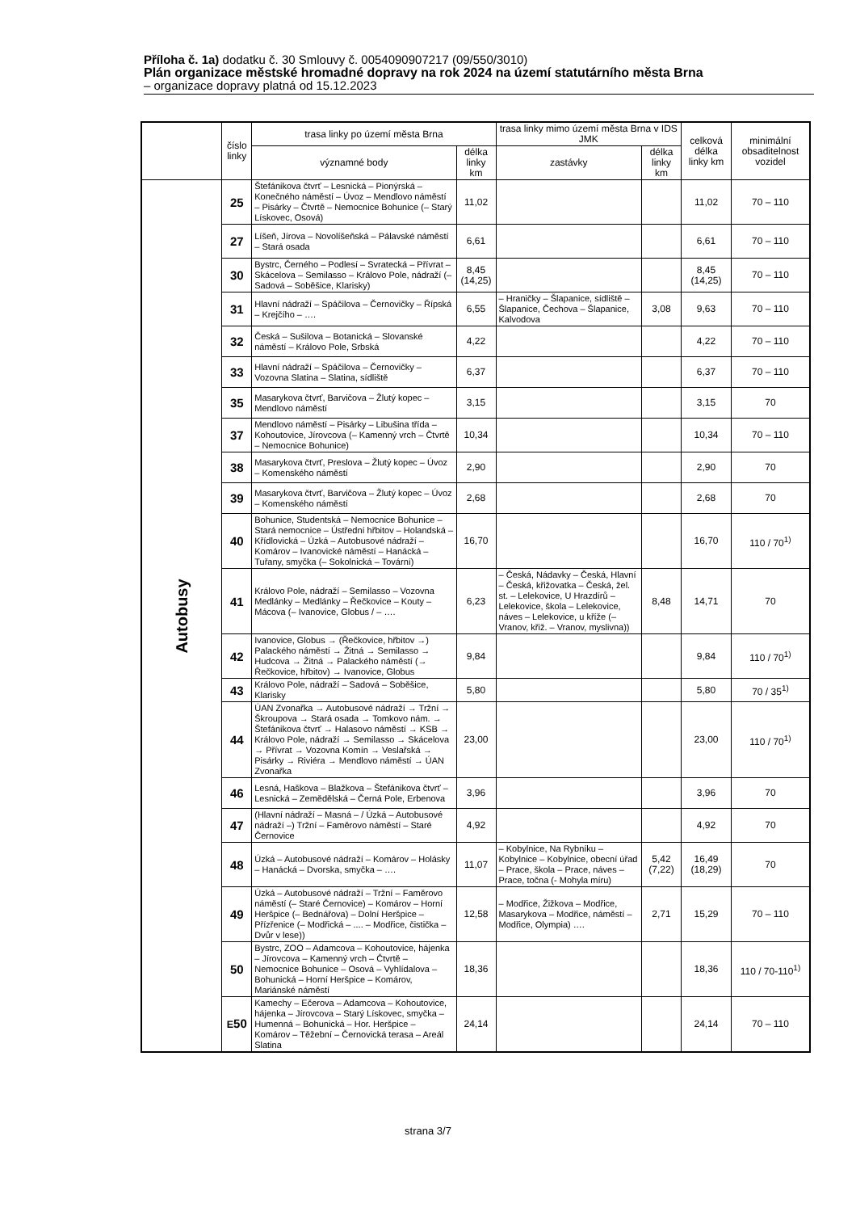Příloha č. 1a) dodatku č. 30 Smlouvy č. 0054090907217 (09/550/3010)
Plán organizace městské hromadné dopravy na rok 2024 na území statutárního města Brna
– organizace dopravy platná od 15.12.2023
| | číslo linky | trasa linky po území města Brna | | trasa linky mimo území města Brna v IDS JMK | | celková délka linky km | minimální obsaditelnost vozidel |
| --- | --- | --- | --- | --- | --- | --- | --- |
| | | významné body | délka linky km | zastávky | délka linky km | | |
| Autobusy | 25 | Štefánikova čtvrť – Lesnická – Pionýrská – Konečného náměstí – Úvoz – Mendlovo náměstí – Pisárky – Čtvrtě – Nemocnice Bohunice (– Starý Lískovec, Osová) | 11,02 | | | 11,02 | 70 – 110 |
| | 27 | Líšeň, Jírova – Novolíšeňská – Pálavské náměstí – Stará osada | 6,61 | | | 6,61 | 70 – 110 |
| | 30 | Bystrc, Černého – Podlesí – Svratecká – Přívrat – Skácelova – Semilasso – Královo Pole, nádraží (– Sadová – Soběšice, Klarisky) | 8,45 (14,25) | | | 8,45 (14,25) | 70 – 110 |
| | 31 | Hlavní nádraží – Spáčilova – Černovičky – Řípská – Krejčího – …. | 6,55 | – Hraničky – Šlapanice, sídliště – Šlapanice, Čechova – Šlapanice, Kalvodova | 3,08 | 9,63 | 70 – 110 |
| | 32 | Česká – Sušilova – Botanická – Slovanské náměstí – Královo Pole, Srbská | 4,22 | | | 4,22 | 70 – 110 |
| | 33 | Hlavní nádraží – Spáčilova – Černovičky – Vozovna Slatina – Slatina, sídliště | 6,37 | | | 6,37 | 70 – 110 |
| | 35 | Masarykova čtvrť, Barvičova – Žlutý kopec – Mendlovo náměstí | 3,15 | | | 3,15 | 70 |
| | 37 | Mendlovo náměstí – Pisárky – Libušina třída – Kohoutovice, Jírovcova (– Kamenný vrch – Čtvrtě – Nemocnice Bohunice) | 10,34 | | | 10,34 | 70 – 110 |
| | 38 | Masarykova čtvrť, Preslova – Žlutý kopec – Úvoz – Komenského náměstí | 2,90 | | | 2,90 | 70 |
| | 39 | Masarykova čtvrť, Barvičova – Žlutý kopec – Úvoz – Komenského náměstí | 2,68 | | | 2,68 | 70 |
| | 40 | Bohunice, Studentská – Nemocnice Bohunice – Stará nemocnice – Ústřední hřbitov – Holandská – Křídlovická – Úzká – Autobusové nádraží – Komárov – Ivanovické náměstí – Hanácká – Tuřany, smyčka (– Sokolnická – Tovární) | 16,70 | | | 16,70 | 110 / 70<sup>1)</sup> |
| | 41 | Královo Pole, nádraží – Semilasso – Vozovna Medlánky – Medlánky – Řečkovice – Kouty – Mácova (– Ivanovice, Globus / – …. | 6,23 | – Česká, Nádavky – Česká, Hlavní – Česká, křižovatka – Česká, žel. st. – Lelekovice, U Hrazdírů – Lelekovice, škola – Lelekovice, náves – Lelekovice, u kříže (– Vranov, křiž. – Vranov, myslivna)) | 8,48 | 14,71 | 70 |
| | 42 | Ivanovice, Globus → (Řečkovice, hřbitov →) Palackého náměstí → Žitná → Semilasso → Hudcova → Žitná → Palackého náměstí (→ Řečkovice, hřbitov) → Ivanovice, Globus | 9,84 | | | 9,84 | 110 / 70<sup>1)</sup> |
| | 43 | Královo Pole, nádraží – Sadová – Soběšice, Klarisky | 5,80 | | | 5,80 | 70 / 35<sup>1)</sup> |
| | 44 | ÚAN Zvonařka → Autobusové nádraží → Tržní → Škroupova → Stará osada → Tomkovo nám. → Štefánikova čtvrť → Halasovo náměstí → KSB → Královo Pole, nádraží → Semilasso → Skácelova → Přívrat → Vozovna Komín → Veslařská → Pisárky → Riviéra → Mendlovo náměstí → ÚAN Zvonařka | 23,00 | | | 23,00 | 110 / 70<sup>1)</sup> |
| | 46 | Lesná, Haškova – Blažkova – Štefánikova čtvrť – Lesnická – Zemědělská – Černá Pole, Erbenova | 3,96 | | | 3,96 | 70 |
| | 47 | (Hlavní nádraží – Masná – / Úzká – Autobusové nádraží –) Tržní – Faměrovo náměstí – Staré Černovice | 4,92 | | | 4,92 | 70 |
| | 48 | Úzká – Autobusové nádraží – Komárov – Holásky – Hanácká – Dvorska, smyčka – …. | 11,07 | – Kobylnice, Na Rybníku – Kobylnice – Kobylnice, obecní úřad – Prace, škola – Prace, náves – Prace, točna (- Mohyla míru) | 5,42 (7,22) | 16,49 (18,29) | 70 |
| | 49 | Úzká – Autobusové nádraží – Tržní – Faměrovo náměstí (– Staré Černovice) – Komárov – Horní Heršpice (– Bednářova) – Dolní Heršpice – Přízřenice (– Modřická – .... – Modřice, čistička – Dvůr v lese)) | 12,58 | – Modřice, Žižkova – Modřice, Masarykova – Modřice, náměstí – Modřice, Olympia) …. | 2,71 | 15,29 | 70 – 110 |
| | 50 | Bystrc, ZOO – Adamcova – Kohoutovice, hájenka – Jírovcova – Kamenný vrch – Čtvrtě – Nemocnice Bohunice – Osová – Vyhlídalova – Bohunická – Horní Heršpice – Komárov, Mariánské náměstí | 18,36 | | | 18,36 | 110 / 70-110<sup>1)</sup> |
| | E 50 | Kamechy – Ečerova – Adamcova – Kohoutovice, hájenka – Jírovcova – Starý Lískovec, smyčka – Humenná – Bohunická – Hor. Heršpice – Komárov – Těžební – Černovická terasa – Areál Slatina | 24,14 | | | 24,14 | 70 – 110 |
strana 3/7